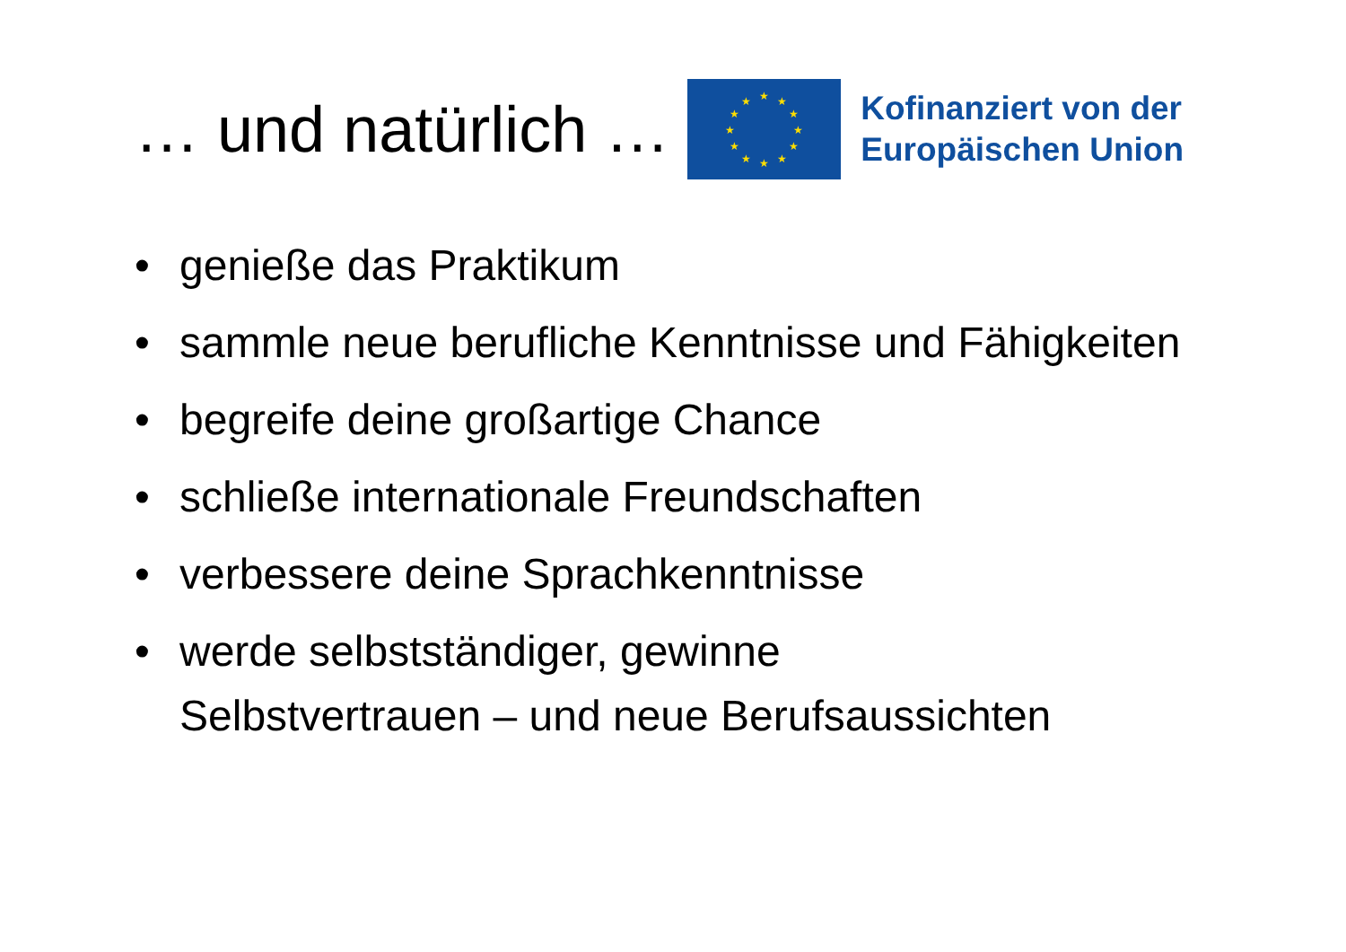… und natürlich …
★ ★ ★
★ ★
★ ★
★ ★
★ ★ ★
Kofinanziert von der
Europäischen Union
• genieße das Praktikum
• sammle neue berufliche Kenntnisse und Fähigkeiten
• begreife deine großartige Chance
• schließe internationale Freundschaften
• verbessere deine Sprachkenntnisse
• werde selbstständiger, gewinne
Selbstvertrauen – und neue Berufsaussichten